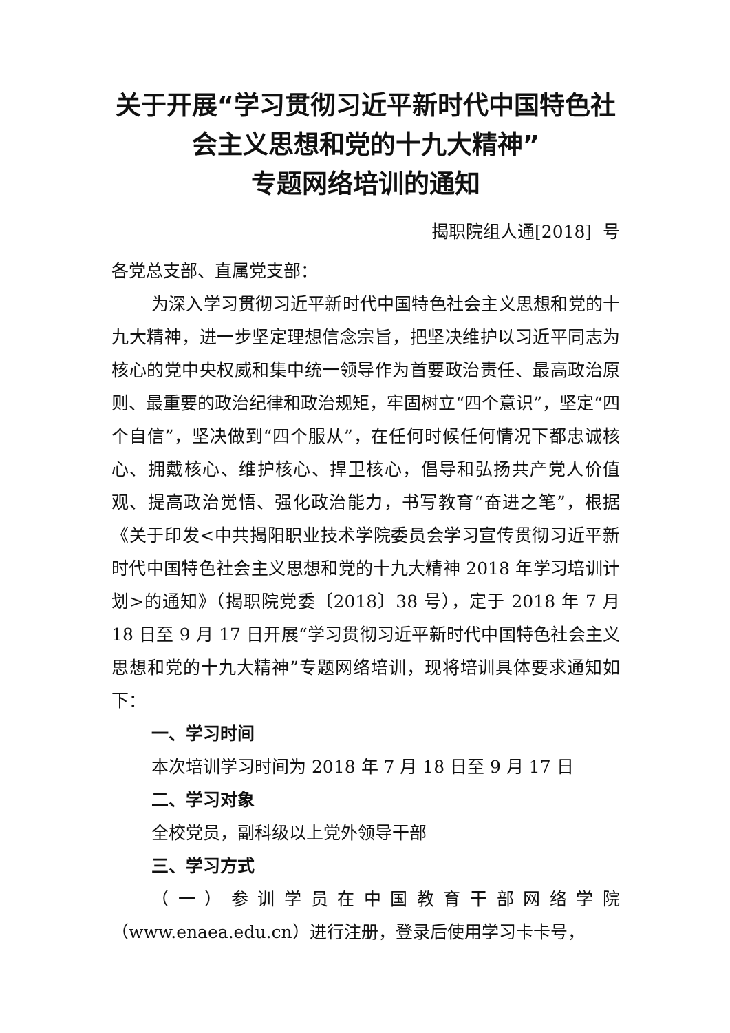关于开展“学习贯彻习近平新时代中国特色社会主义思想和党的十九大精神”
专题网络培训的通知
揭职院组人通[2018] 号
各党总支部、直属党支部：
为深入学习贯彻习近平新时代中国特色社会主义思想和党的十九大精神，进一步坚定理想信念宗旨，把坚决维护以习近平同志为核心的党中央权威和集中统一领导作为首要政治责任、最高政治原则、最重要的政治纪律和政治规矩，牢固树立“四个意识”，坚定“四个自信”，坚决做到“四个服从”，在任何时候任何情况下都忠诚核心、拥戴核心、维护核心、捍卫核心，倡导和弘扬共产党人价值观、提高政治觉悟、强化政治能力，书写教育“奋进之笔”，根据《关于印发<中共揭阳职业技术学院委员会学习宣传贯彻习近平新时代中国特色社会主义思想和党的十九大精神 2018 年学习培训计划>的通知》（揭职院党委〔2018〕38 号），定于 2018 年 7 月 18 日至 9 月 17 日开展“学习贯彻习近平新时代中国特色社会主义思想和党的十九大精神”专题网络培训，现将培训具体要求通知如下：
一、学习时间
本次培训学习时间为 2018 年 7 月 18 日至 9 月 17 日
二、学习对象
全校党员，副科级以上党外领导干部
三、学习方式
（一）参训学员在中国教育干部网络学院（www.enaea.edu.cn）进行注册，登录后使用学习卡卡号，